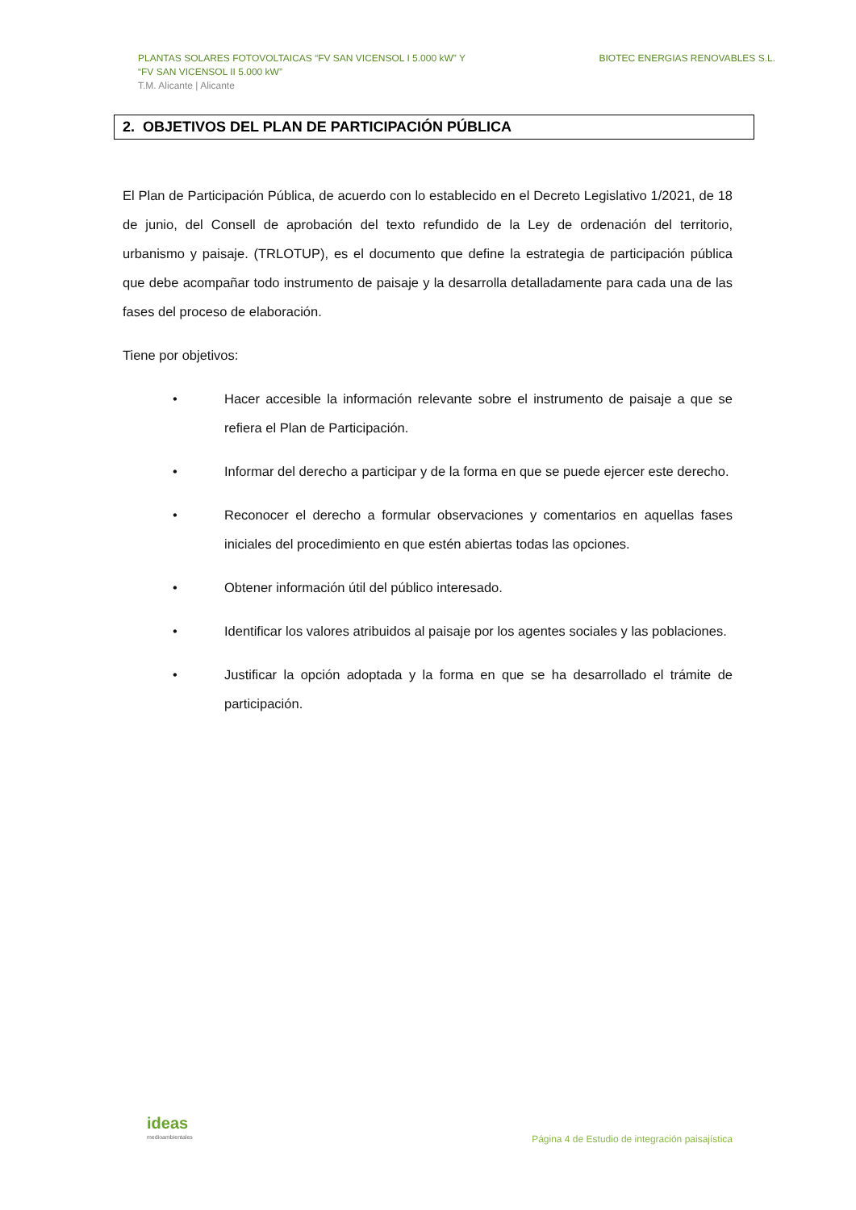PLANTAS SOLARES FOTOVOLTAICAS “FV SAN VICENSOL I 5.000 kW” Y
“FV SAN VICENSOL II 5.000 kW”
T.M. Alicante | Alicante
BIOTEC ENERGIAS RENOVABLES S.L.
2. OBJETIVOS DEL PLAN DE PARTICIPACIÓN PÚBLICA
El Plan de Participación Pública, de acuerdo con lo establecido en el Decreto Legislativo 1/2021, de 18 de junio, del Consell de aprobación del texto refundido de la Ley de ordenación del territorio, urbanismo y paisaje. (TRLOTUP), es el documento que define la estrategia de participación pública que debe acompañar todo instrumento de paisaje y la desarrolla detalladamente para cada una de las fases del proceso de elaboración.
Tiene por objetivos:
• Hacer accesible la información relevante sobre el instrumento de paisaje a que se refiera el Plan de Participación.
• Informar del derecho a participar y de la forma en que se puede ejercer este derecho.
• Reconocer el derecho a formular observaciones y comentarios en aquellas fases iniciales del procedimiento en que estén abiertas todas las opciones.
• Obtener información útil del público interesado.
• Identificar los valores atribuidos al paisaje por los agentes sociales y las poblaciones.
• Justificar la opción adoptada y la forma en que se ha desarrollado el trámite de participación.
ideas
medioambientales
Página 4 de Estudio de integración paisajística